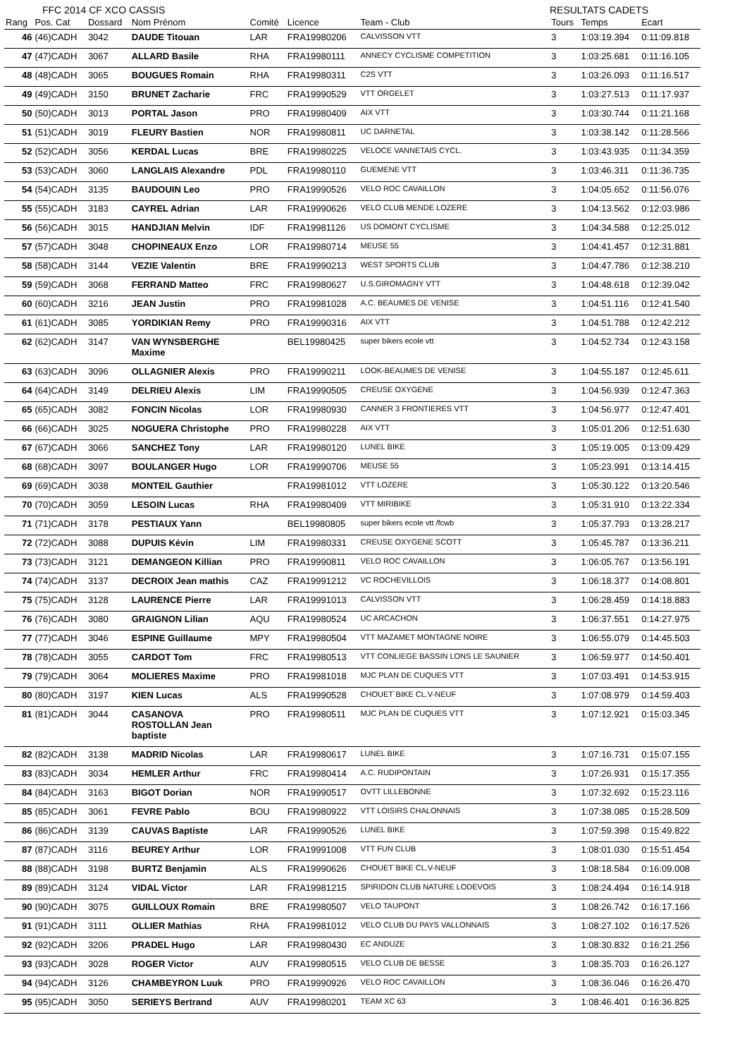FFC 2014 CF XCO CASSIS RESULTATS CADETS
| Rang | Pos. Cat | Dossard | Nom Prénom | Comité | Licence | Team - Club | Tours | Temps | Ecart |
| --- | --- | --- | --- | --- | --- | --- | --- | --- | --- |
| 46 | (46)CADH | 3042 | DAUDE Titouan | LAR | FRA19980206 | CALVISSON VTT | 3 | 1:03:19.394 | 0:11:09.818 |
| 47 | (47)CADH | 3067 | ALLARD Basile | RHA | FRA19980111 | ANNECY CYCLISME COMPETITION | 3 | 1:03:25.681 | 0:11:16.105 |
| 48 | (48)CADH | 3065 | BOUGUES Romain | RHA | FRA19980311 | C2S VTT | 3 | 1:03:26.093 | 0:11:16.517 |
| 49 | (49)CADH | 3150 | BRUNET Zacharie | FRC | FRA19990529 | VTT ORGELET | 3 | 1:03:27.513 | 0:11:17.937 |
| 50 | (50)CADH | 3013 | PORTAL Jason | PRO | FRA19980409 | AIX VTT | 3 | 1:03:30.744 | 0:11:21.168 |
| 51 | (51)CADH | 3019 | FLEURY Bastien | NOR | FRA19980811 | UC DARNETAL | 3 | 1:03:38.142 | 0:11:28.566 |
| 52 | (52)CADH | 3056 | KERDAL Lucas | BRE | FRA19980225 | VELOCE VANNETAIS CYCL. | 3 | 1:03:43.935 | 0:11:34.359 |
| 53 | (53)CADH | 3060 | LANGLAIS Alexandre | PDL | FRA19980110 | GUEMENE VTT | 3 | 1:03:46.311 | 0:11:36.735 |
| 54 | (54)CADH | 3135 | BAUDOUIN Leo | PRO | FRA19990526 | VELO ROC CAVAILLON | 3 | 1:04:05.652 | 0:11:56.076 |
| 55 | (55)CADH | 3183 | CAYREL Adrian | LAR | FRA19990626 | VELO CLUB MENDE LOZERE | 3 | 1:04:13.562 | 0:12:03.986 |
| 56 | (56)CADH | 3015 | HANDJIAN Melvin | IDF | FRA19981126 | US DOMONT CYCLISME | 3 | 1:04:34.588 | 0:12:25.012 |
| 57 | (57)CADH | 3048 | CHOPINEAUX Enzo | LOR | FRA19980714 | MEUSE 55 | 3 | 1:04:41.457 | 0:12:31.881 |
| 58 | (58)CADH | 3144 | VEZIE Valentin | BRE | FRA19990213 | WEST SPORTS CLUB | 3 | 1:04:47.786 | 0:12:38.210 |
| 59 | (59)CADH | 3068 | FERRAND Matteo | FRC | FRA19980627 | U.S.GIROMAGNY VTT | 3 | 1:04:48.618 | 0:12:39.042 |
| 60 | (60)CADH | 3216 | JEAN Justin | PRO | FRA19981028 | A.C. BEAUMES DE VENISE | 3 | 1:04:51.116 | 0:12:41.540 |
| 61 | (61)CADH | 3085 | YORDIKIAN Remy | PRO | FRA19990316 | AIX VTT | 3 | 1:04:51.788 | 0:12:42.212 |
| 62 | (62)CADH | 3147 | VAN WYNSBERGHE Maxime | | BEL19980425 | super bikers ecole vtt | 3 | 1:04:52.734 | 0:12:43.158 |
| 63 | (63)CADH | 3096 | OLLAGNIER Alexis | PRO | FRA19990211 | LOOK-BEAUMES DE VENISE | 3 | 1:04:55.187 | 0:12:45.611 |
| 64 | (64)CADH | 3149 | DELRIEU Alexis | LIM | FRA19990505 | CREUSE OXYGENE | 3 | 1:04:56.939 | 0:12:47.363 |
| 65 | (65)CADH | 3082 | FONCIN Nicolas | LOR | FRA19980930 | CANNER 3 FRONTIERES VTT | 3 | 1:04:56.977 | 0:12:47.401 |
| 66 | (66)CADH | 3025 | NOGUERA Christophe | PRO | FRA19980228 | AIX VTT | 3 | 1:05:01.206 | 0:12:51.630 |
| 67 | (67)CADH | 3066 | SANCHEZ Tony | LAR | FRA19980120 | LUNEL BIKE | 3 | 1:05:19.005 | 0:13:09.429 |
| 68 | (68)CADH | 3097 | BOULANGER Hugo | LOR | FRA19990706 | MEUSE 55 | 3 | 1:05:23.991 | 0:13:14.415 |
| 69 | (69)CADH | 3038 | MONTEIL Gauthier | | FRA19981012 | VTT LOZERE | 3 | 1:05:30.122 | 0:13:20.546 |
| 70 | (70)CADH | 3059 | LESOIN Lucas | RHA | FRA19980409 | VTT MIRIBIKE | 3 | 1:05:31.910 | 0:13:22.334 |
| 71 | (71)CADH | 3178 | PESTIAUX Yann | | BEL19980805 | super bikers ecole vtt /fcwb | 3 | 1:05:37.793 | 0:13:28.217 |
| 72 | (72)CADH | 3088 | DUPUIS Kévin | LIM | FRA19980331 | CREUSE OXYGENE SCOTT | 3 | 1:05:45.787 | 0:13:36.211 |
| 73 | (73)CADH | 3121 | DEMANGEON Killian | PRO | FRA19990811 | VELO ROC CAVAILLON | 3 | 1:06:05.767 | 0:13:56.191 |
| 74 | (74)CADH | 3137 | DECROIX Jean mathis | CAZ | FRA19991212 | VC ROCHEVILLOIS | 3 | 1:06:18.377 | 0:14:08.801 |
| 75 | (75)CADH | 3128 | LAURENCE Pierre | LAR | FRA19991013 | CALVISSON VTT | 3 | 1:06:28.459 | 0:14:18.883 |
| 76 | (76)CADH | 3080 | GRAIGNON Lilian | AQU | FRA19980524 | UC ARCACHON | 3 | 1:06:37.551 | 0:14:27.975 |
| 77 | (77)CADH | 3046 | ESPINE Guillaume | MPY | FRA19980504 | VTT MAZAMET MONTAGNE NOIRE | 3 | 1:06:55.079 | 0:14:45.503 |
| 78 | (78)CADH | 3055 | CARDOT Tom | FRC | FRA19980513 | VTT CONLIEGE BASSIN LONS LE SAUNIER | 3 | 1:06:59.977 | 0:14:50.401 |
| 79 | (79)CADH | 3064 | MOLIERES Maxime | PRO | FRA19981018 | MJC PLAN DE CUQUES VTT | 3 | 1:07:03.491 | 0:14:53.915 |
| 80 | (80)CADH | 3197 | KIEN Lucas | ALS | FRA19990528 | CHOUET`BIKE CL.V-NEUF | 3 | 1:07:08.979 | 0:14:59.403 |
| 81 | (81)CADH | 3044 | CASANOVA ROSTOLLAN Jean baptiste | PRO | FRA19980511 | MJC PLAN DE CUQUES VTT | 3 | 1:07:12.921 | 0:15:03.345 |
| 82 | (82)CADH | 3138 | MADRID Nicolas | LAR | FRA19980617 | LUNEL BIKE | 3 | 1:07:16.731 | 0:15:07.155 |
| 83 | (83)CADH | 3034 | HEMLER Arthur | FRC | FRA19980414 | A.C. RUDIPONTAIN | 3 | 1:07:26.931 | 0:15:17.355 |
| 84 | (84)CADH | 3163 | BIGOT Dorian | NOR | FRA19990517 | OVTT LILLEBONNE | 3 | 1:07:32.692 | 0:15:23.116 |
| 85 | (85)CADH | 3061 | FEVRE Pablo | BOU | FRA19980922 | VTT LOISIRS CHALONNAIS | 3 | 1:07:38.085 | 0:15:28.509 |
| 86 | (86)CADH | 3139 | CAUVAS Baptiste | LAR | FRA19990526 | LUNEL BIKE | 3 | 1:07:59.398 | 0:15:49.822 |
| 87 | (87)CADH | 3116 | BEUREY Arthur | LOR | FRA19991008 | VTT FUN CLUB | 3 | 1:08:01.030 | 0:15:51.454 |
| 88 | (88)CADH | 3198 | BURTZ Benjamin | ALS | FRA19990626 | CHOUET`BIKE CL.V-NEUF | 3 | 1:08:18.584 | 0:16:09.008 |
| 89 | (89)CADH | 3124 | VIDAL Victor | LAR | FRA19981215 | SPIRIDON CLUB NATURE LODEVOIS | 3 | 1:08:24.494 | 0:16:14.918 |
| 90 | (90)CADH | 3075 | GUILLOUX Romain | BRE | FRA19980507 | VELO TAUPONT | 3 | 1:08:26.742 | 0:16:17.166 |
| 91 | (91)CADH | 3111 | OLLIER Mathias | RHA | FRA19981012 | VELO CLUB DU PAYS VALLONNAIS | 3 | 1:08:27.102 | 0:16:17.526 |
| 92 | (92)CADH | 3206 | PRADEL Hugo | LAR | FRA19980430 | EC ANDUZE | 3 | 1:08:30.832 | 0:16:21.256 |
| 93 | (93)CADH | 3028 | ROGER Victor | AUV | FRA19980515 | VELO CLUB DE BESSE | 3 | 1:08:35.703 | 0:16:26.127 |
| 94 | (94)CADH | 3126 | CHAMBEYRON Luuk | PRO | FRA19990926 | VELO ROC CAVAILLON | 3 | 1:08:36.046 | 0:16:26.470 |
| 95 | (95)CADH | 3050 | SERIEYS Bertrand | AUV | FRA19980201 | TEAM XC 63 | 3 | 1:08:46.401 | 0:16:36.825 |